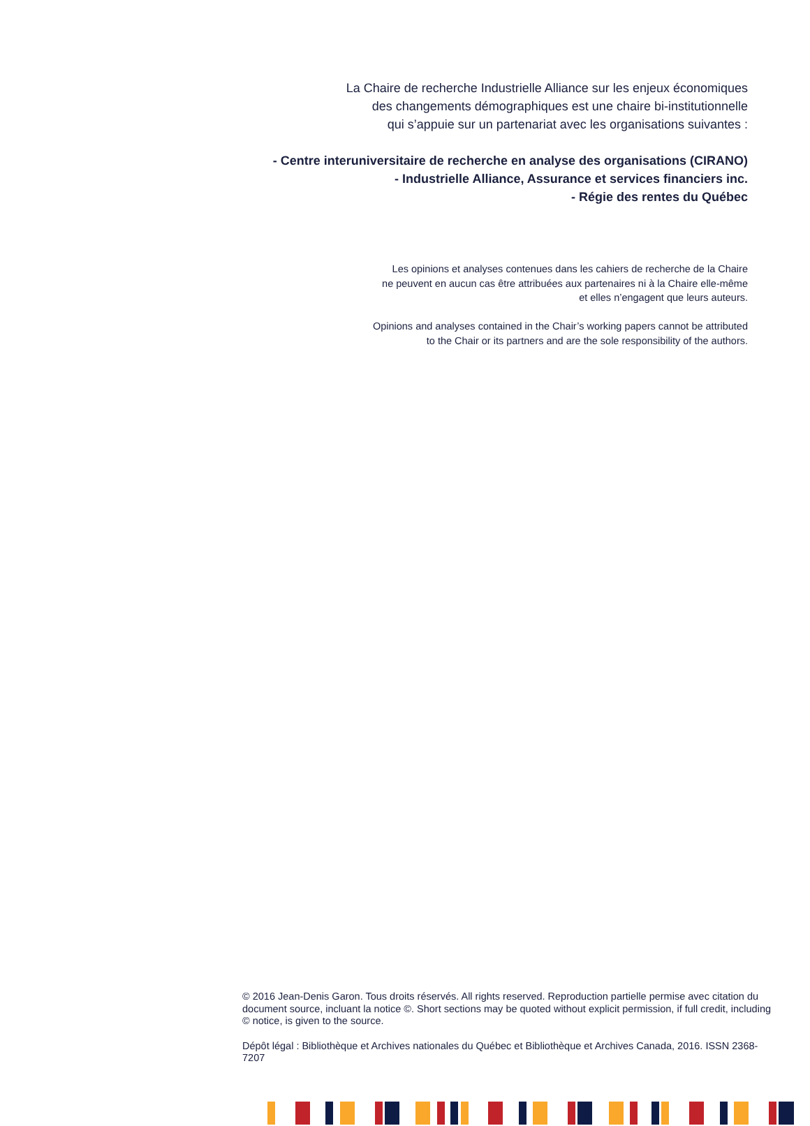La Chaire de recherche Industrielle Alliance sur les enjeux économiques
des changements démographiques est une chaire bi-institutionnelle
qui s’appuie sur un partenariat avec les organisations suivantes :
- Centre interuniversitaire de recherche en analyse des organisations (CIRANO)
- Industrielle Alliance, Assurance et services financiers inc.
- Régie des rentes du Québec
Les opinions et analyses contenues dans les cahiers de recherche de la Chaire
ne peuvent en aucun cas être attribuées aux partenaires ni à la Chaire elle-même
et elles n’engagent que leurs auteurs.
Opinions and analyses contained in the Chair’s working papers cannot be attributed
to the Chair or its partners and are the sole responsibility of the authors.
© 2016 Jean-Denis Garon. Tous droits réservés. All rights reserved. Reproduction partielle permise avec citation du document source, incluant la notice ©. Short sections may be quoted without explicit permission, if full credit, including © notice, is given to the source.
Dépôt légal : Bibliothèque et Archives nationales du Québec et Bibliothèque et Archives Canada, 2016. ISSN 2368-7207